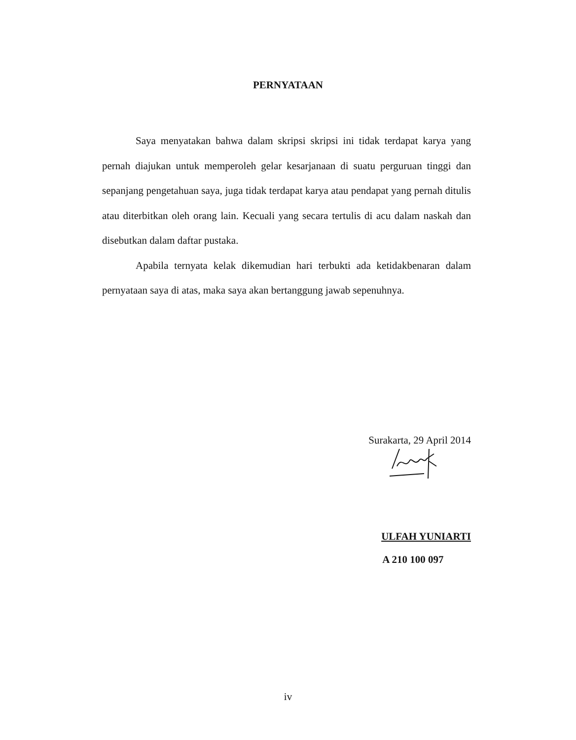PERNYATAAN
Saya menyatakan bahwa dalam skripsi skripsi ini tidak terdapat karya yang pernah diajukan untuk memperoleh gelar kesarjanaan di suatu perguruan tinggi dan sepanjang pengetahuan saya, juga tidak terdapat karya atau pendapat yang pernah ditulis atau diterbitkan oleh orang lain. Kecuali yang secara tertulis di acu dalam naskah dan disebutkan dalam daftar pustaka.
Apabila ternyata kelak dikemudian hari terbukti ada ketidakbenaran dalam pernyataan saya di atas, maka saya akan bertanggung jawab sepenuhnya.
Surakarta, 29 April 2014
ULFAH YUNIARTI
A 210 100 097
iv